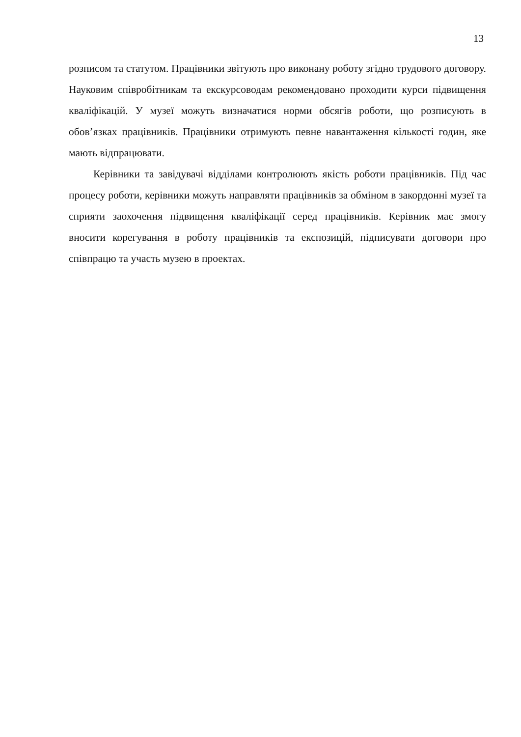13
розписом та статутом. Працівники звітують про виконану роботу згідно трудового договору. Науковим співробітникам та екскурсоводам рекомендовано проходити курси підвищення кваліфікацій. У музеї можуть визначатися норми обсягів роботи, що розписують в обов’язках працівників. Працівники отримують певне навантаження кількості годин, яке мають відпрацювати.
Керівники та завідувачі відділами контролюють якість роботи працівників. Під час процесу роботи, керівники можуть направляти працівників за обміном в закордонні музеї та сприяти заохочення підвищення кваліфікації серед працівників. Керівник має змогу вносити корегування в роботу працівників та експозицій, підписувати договори про співпрацю та участь музею в проектах.